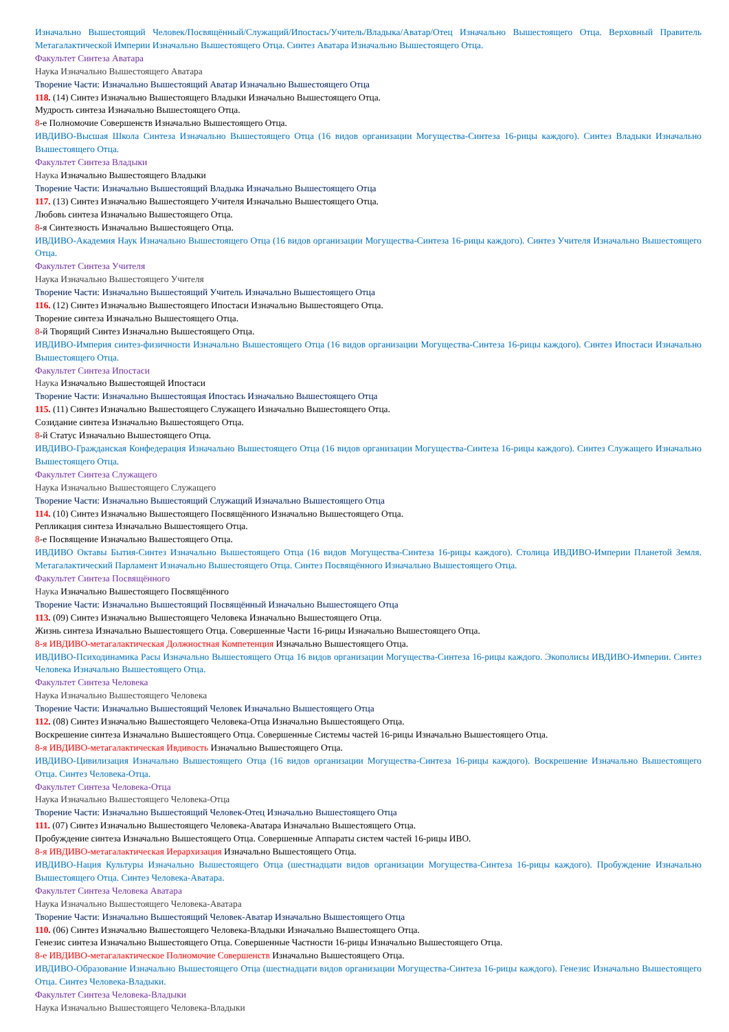Изначально Вышестоящий Человек/Посвящённый/Служащий/Ипостась/Учитель/Владыка/Аватар/Отец Изначально Вышестоящего Отца. Верховный Правитель Метагалактической Империи Изначально Вышестоящего Отца. Синтез Аватара Изначально Вышестоящего Отца.
Факультет Синтеза Аватара
Наука Изначально Вышестоящего Аватара
Творение Части: Изначально Вышестоящий Аватар Изначально Вышестоящего Отца
118. (14) Синтез Изначально Вышестоящего Владыки Изначально Вышестоящего Отца.
Мудрость синтеза Изначально Вышестоящего Отца.
8-е Полномочие Совершенств Изначально Вышестоящего Отца.
ИВДИВО-Высшая Школа Синтеза Изначально Вышестоящего Отца (16 видов организации Могущества-Синтеза 16-рицы каждого). Синтез Владыки Изначально Вышестоящего Отца.
Факультет Синтеза Владыки
Наука Изначально Вышестоящего Владыки
Творение Части: Изначально Вышестоящий Владыка Изначально Вышестоящего Отца
117. (13) Синтез Изначально Вышестоящего Учителя Изначально Вышестоящего Отца.
Любовь синтеза Изначально Вышестоящего Отца.
8-я Синтезность Изначально Вышестоящего Отца.
ИВДИВО-Академия Наук Изначально Вышестоящего Отца (16 видов организации Могущества-Синтеза 16-рицы каждого). Синтез Учителя Изначально Вышестоящего Отца.
Факультет Синтеза Учителя
Наука Изначально Вышестоящего Учителя
Творение Части: Изначально Вышестоящий Учитель Изначально Вышестоящего Отца
116. (12) Синтез Изначально Вышестоящего Ипостаси Изначально Вышестоящего Отца.
Творение синтеза Изначально Вышестоящего Отца.
8-й Творящий Синтез Изначально Вышестоящего Отца.
ИВДИВО-Империя синтез-физичности Изначально Вышестоящего Отца (16 видов организации Могущества-Синтеза 16-рицы каждого). Синтез Ипостаси Изначально Вышестоящего Отца.
Факультет Синтеза Ипостаси
Наука Изначально Вышестоящей Ипостаси
Творение Части: Изначально Вышестоящая Ипостась Изначально Вышестоящего Отца
115. (11) Синтез Изначально Вышестоящего Служащего Изначально Вышестоящего Отца.
Созидание синтеза Изначально Вышестоящего Отца.
8-й Статус Изначально Вышестоящего Отца.
ИВДИВО-Гражданская Конфедерация Изначально Вышестоящего Отца (16 видов организации Могущества-Синтеза 16-рицы каждого). Синтез Служащего Изначально Вышестоящего Отца.
Факультет Синтеза Служащего
Наука Изначально Вышестоящего Служащего
Творение Части: Изначально Вышестоящий Служащий Изначально Вышестоящего Отца
114. (10) Синтез Изначально Вышестоящего Посвящённого Изначально Вышестоящего Отца.
Репликация синтеза Изначально Вышестоящего Отца.
8-е Посвящение Изначально Вышестоящего Отца.
ИВДИВО Октавы Бытия-Синтез Изначально Вышестоящего Отца (16 видов Могущества-Синтеза 16-рицы каждого). Столица ИВДИВО-Империи Планетой Земля. Метагалактический Парламент Изначально Вышестоящего Отца. Синтез Посвящённого Изначально Вышестоящего Отца.
Факультет Синтеза Посвящённого
Наука Изначально Вышестоящего Посвящённого
Творение Части: Изначально Вышестоящий Посвящённый Изначально Вышестоящего Отца
113. (09) Синтез Изначально Вышестоящего Человека Изначально Вышестоящего Отца.
Жизнь синтеза Изначально Вышестоящего Отца. Совершенные Части 16-рицы Изначально Вышестоящего Отца.
8-я ИВДИВО-метагалактическая Должностная Компетенция Изначально Вышестоящего Отца.
ИВДИВО-Психодинамика Расы Изначально Вышестоящего Отца 16 видов организации Могущества-Синтеза 16-рицы каждого. Экополисы ИВДИВО-Империи. Синтез Человека Изначально Вышестоящего Отца.
Факультет Синтеза Человека
Наука Изначально Вышестоящего Человека
Творение Части: Изначально Вышестоящий Человек Изначально Вышестоящего Отца
112. (08) Синтез Изначально Вышестоящего Человека-Отца Изначально Вышестоящего Отца.
Воскрешение синтеза Изначально Вышестоящего Отца. Совершенные Системы частей 16-рицы Изначально Вышестоящего Отца.
8-я ИВДИВО-метагалактическая Ивдивость Изначально Вышестоящего Отца.
ИВДИВО-Цивилизация Изначально Вышестоящего Отца (16 видов организации Могущества-Синтеза 16-рицы каждого). Воскрешение Изначально Вышестоящего Отца. Синтез Человека-Отца.
Факультет Синтеза Человека-Отца
Наука Изначально Вышестоящего Человека-Отца
Творение Части: Изначально Вышестоящий Человек-Отец Изначально Вышестоящего Отца
111. (07) Синтез Изначально Вышестоящего Человека-Аватара Изначально Вышестоящего Отца.
Пробуждение синтеза Изначально Вышестоящего Отца. Совершенные Аппараты систем частей 16-рицы ИВО.
8-я ИВДИВО-метагалактическая Иерархизация Изначально Вышестоящего Отца.
ИВДИВО-Нация Культуры Изначально Вышестоящего Отца (шестнадцати видов организации Могущества-Синтеза 16-рицы каждого). Пробуждение Изначально Вышестоящего Отца. Синтез Человека-Аватара.
Факультет Синтеза Человека Аватара
Наука Изначально Вышестоящего Человека-Аватара
Творение Части: Изначально Вышестоящий Человек-Аватар Изначально Вышестоящего Отца
110. (06) Синтез Изначально Вышестоящего Человека-Владыки Изначально Вышестоящего Отца.
Генезис синтеза Изначально Вышестоящего Отца. Совершенные Частности 16-рицы Изначально Вышестоящего Отца.
8-е ИВДИВО-метагалактическое Полномочие Совершенств Изначально Вышестоящего Отца.
ИВДИВО-Образование Изначально Вышестоящего Отца (шестнадцати видов организации Могущества-Синтеза 16-рицы каждого). Генезис Изначально Вышестоящего Отца. Синтез Человека-Владыки.
Факультет Синтеза Человека-Владыки
Наука Изначально Вышестоящего Человека-Владыки